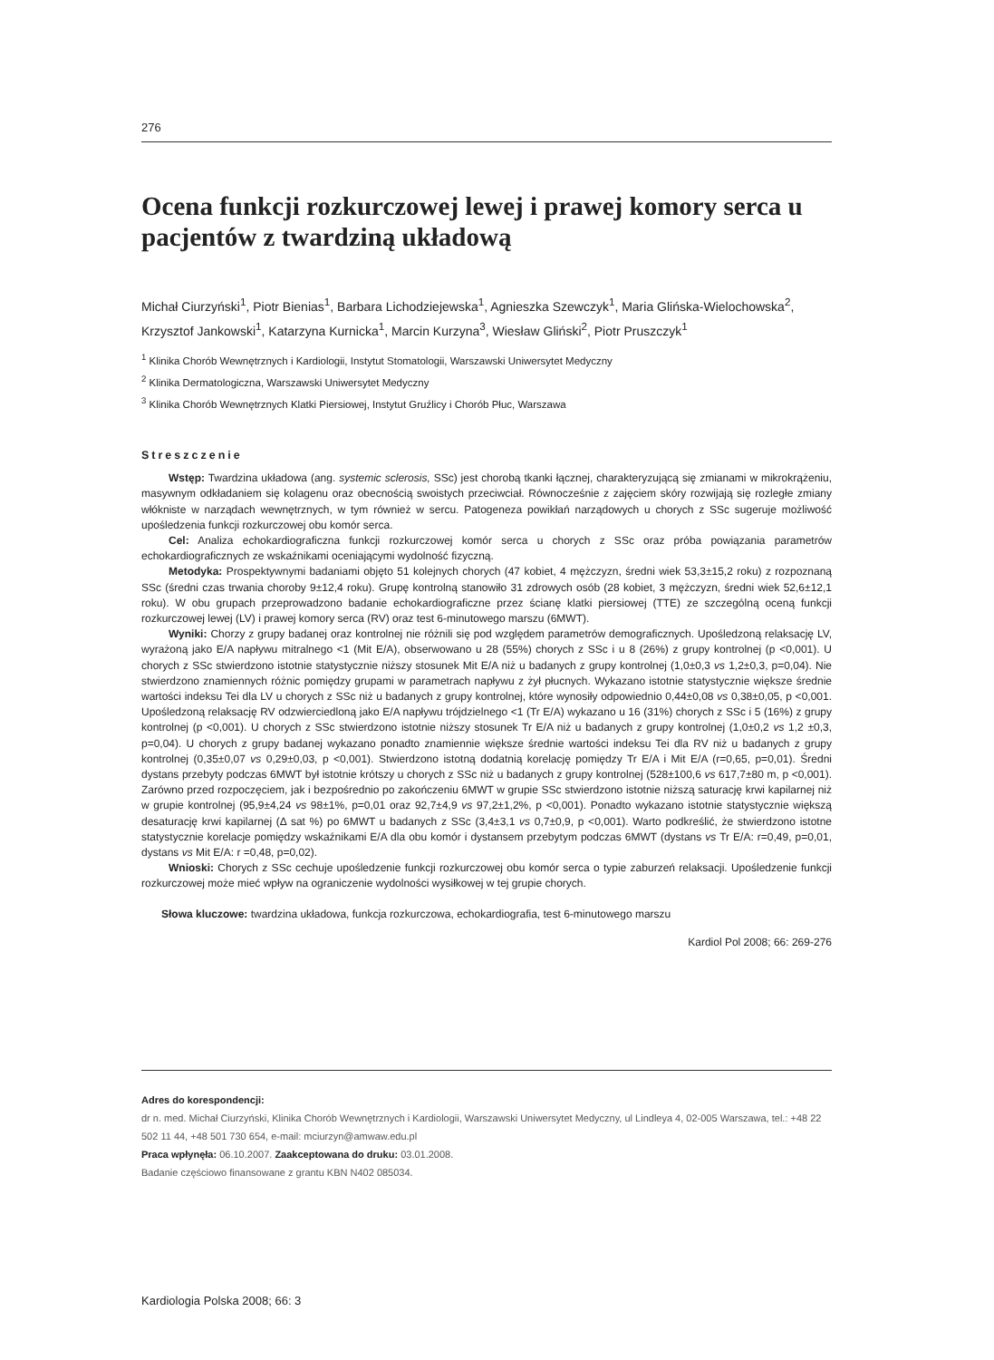276
Ocena funkcji rozkurczowej lewej i prawej komory serca u pacjentów z twardziną układową
Michał Ciurzyński<sup>1</sup>, Piotr Bienias<sup>1</sup>, Barbara Lichodziejewska<sup>1</sup>, Agnieszka Szewczyk<sup>1</sup>, Maria Glińska-Wielochowska<sup>2</sup>, Krzysztof Jankowski<sup>1</sup>, Katarzyna Kurnicka<sup>1</sup>, Marcin Kurzyna<sup>3</sup>, Wiesław Gliński<sup>2</sup>, Piotr Pruszczyk<sup>1</sup>
<sup>1</sup> Klinika Chorób Wewnętrznych i Kardiologii, Instytut Stomatologii, Warszawski Uniwersytet Medyczny
<sup>2</sup> Klinika Dermatologiczna, Warszawski Uniwersytet Medyczny
<sup>3</sup> Klinika Chorób Wewnętrznych Klatki Piersiowej, Instytut Gruźlicy i Chorób Płuc, Warszawa
Streszczenie
Wstęp: Twardzina układowa (ang. systemic sclerosis, SSc) jest chorobą tkanki łącznej, charakteryzującą się zmianami w mikrokrążeniu, masywnym odkładaniem się kolagenu oraz obecnością swoistych przeciwciał. Równocześnie z zajęciem skóry rozwijają się rozległe zmiany włókniste w narządach wewnętrznych, w tym również w sercu. Patogeneza powikłań narządowych u chorych z SSc sugeruje możliwość upośledzenia funkcji rozkurczowej obu komór serca.
Cel: Analiza echokardiograficzna funkcji rozkurczowej komór serca u chorych z SSc oraz próba powiązania parametrów echokardiograficznych ze wskaźnikami oceniającymi wydolność fizyczną.
Metodyka: Prospektywnymi badaniami objęto 51 kolejnych chorych (47 kobiet, 4 mężczyzn, średni wiek 53,3±15,2 roku) z rozpoznaną SSc (średni czas trwania choroby 9±12,4 roku). Grupę kontrolną stanowiło 31 zdrowych osób (28 kobiet, 3 mężczyzn, średni wiek 52,6±12,1 roku). W obu grupach przeprowadzono badanie echokardiograficzne przez ścianę klatki piersiowej (TTE) ze szczególną oceną funkcji rozkurczowej lewej (LV) i prawej komory serca (RV) oraz test 6-minutowego marszu (6MWT).
Wyniki: Chorzy z grupy badanej oraz kontrolnej nie różnili się pod względem parametrów demograficznych. Upośledzoną relaksację LV, wyrażoną jako E/A napływu mitralnego <1 (Mit E/A), obserwowano u 28 (55%) chorych z SSc i u 8 (26%) z grupy kontrolnej (p <0,001). U chorych z SSc stwierdzono istotnie statystycznie niższy stosunek Mit E/A niż u badanych z grupy kontrolnej (1,0±0,3 vs 1,2±0,3, p=0,04). Nie stwierdzono znamiennych różnic pomiędzy grupami w parametrach napływu z żył płucnych. Wykazano istotnie statystycznie większe średnie wartości indeksu Tei dla LV u chorych z SSc niż u badanych z grupy kontrolnej, które wynosiły odpowiednio 0,44±0,08 vs 0,38±0,05, p <0,001. Upośledzoną relaksację RV odzwierciedloną jako E/A napływu trójdzielnego <1 (Tr E/A) wykazano u 16 (31%) chorych z SSc i 5 (16%) z grupy kontrolnej (p <0,001). U chorych z SSc stwierdzono istotnie niższy stosunek Tr E/A niż u badanych z grupy kontrolnej (1,0±0,2 vs 1,2 ±0,3, p=0,04). U chorych z grupy badanej wykazano ponadto znamiennie większe średnie wartości indeksu Tei dla RV niż u badanych z grupy kontrolnej (0,35±0,07 vs 0,29±0,03, p <0,001). Stwierdzono istotną dodatnią korelację pomiędzy Tr E/A i Mit E/A (r=0,65, p=0,01). Średni dystans przebyty podczas 6MWT był istotnie krótszy u chorych z SSc niż u badanych z grupy kontrolnej (528±100,6 vs 617,7±80 m, p <0,001). Zarówno przed rozpoczęciem, jak i bezpośrednio po zakończeniu 6MWT w grupie SSc stwierdzono istotnie niższą saturację krwi kapilarnej niż w grupie kontrolnej (95,9±4,24 vs 98±1%, p=0,01 oraz 92,7±4,9 vs 97,2±1,2%, p <0,001). Ponadto wykazano istotnie statystycznie większą desaturację krwi kapilarnej (Δ sat %) po 6MWT u badanych z SSc (3,4±3,1 vs 0,7±0,9, p <0,001). Warto podkreślić, że stwierdzono istotne statystycznie korelacje pomiędzy wskaźnikami E/A dla obu komór i dystansem przebytym podczas 6MWT (dystans vs Tr E/A: r=0,49, p=0,01, dystans vs Mit E/A: r =0,48, p=0,02).
Wnioski: Chorych z SSc cechuje upośledzenie funkcji rozkurczowej obu komór serca o typie zaburzeń relaksacji. Upośledzenie funkcji rozkurczowej może mieć wpływ na ograniczenie wydolności wysiłkowej w tej grupie chorych.
Słowa kluczowe: twardzina układowa, funkcja rozkurczowa, echokardiografia, test 6-minutowego marszu
Kardiol Pol 2008; 66: 269-276
Adres do korespondencji:
dr n. med. Michał Ciurzyński, Klinika Chorób Wewnętrznych i Kardiologii, Warszawski Uniwersytet Medyczny, ul Lindleya 4, 02-005 Warszawa, tel.: +48 22 502 11 44, +48 501 730 654, e-mail: mciurzyn@amwaw.edu.pl
Praca wpłynęła: 06.10.2007. Zaakceptowana do druku: 03.01.2008.
Badanie częściowo finansowane z grantu KBN N402 085034.
Kardiologia Polska 2008; 66: 3